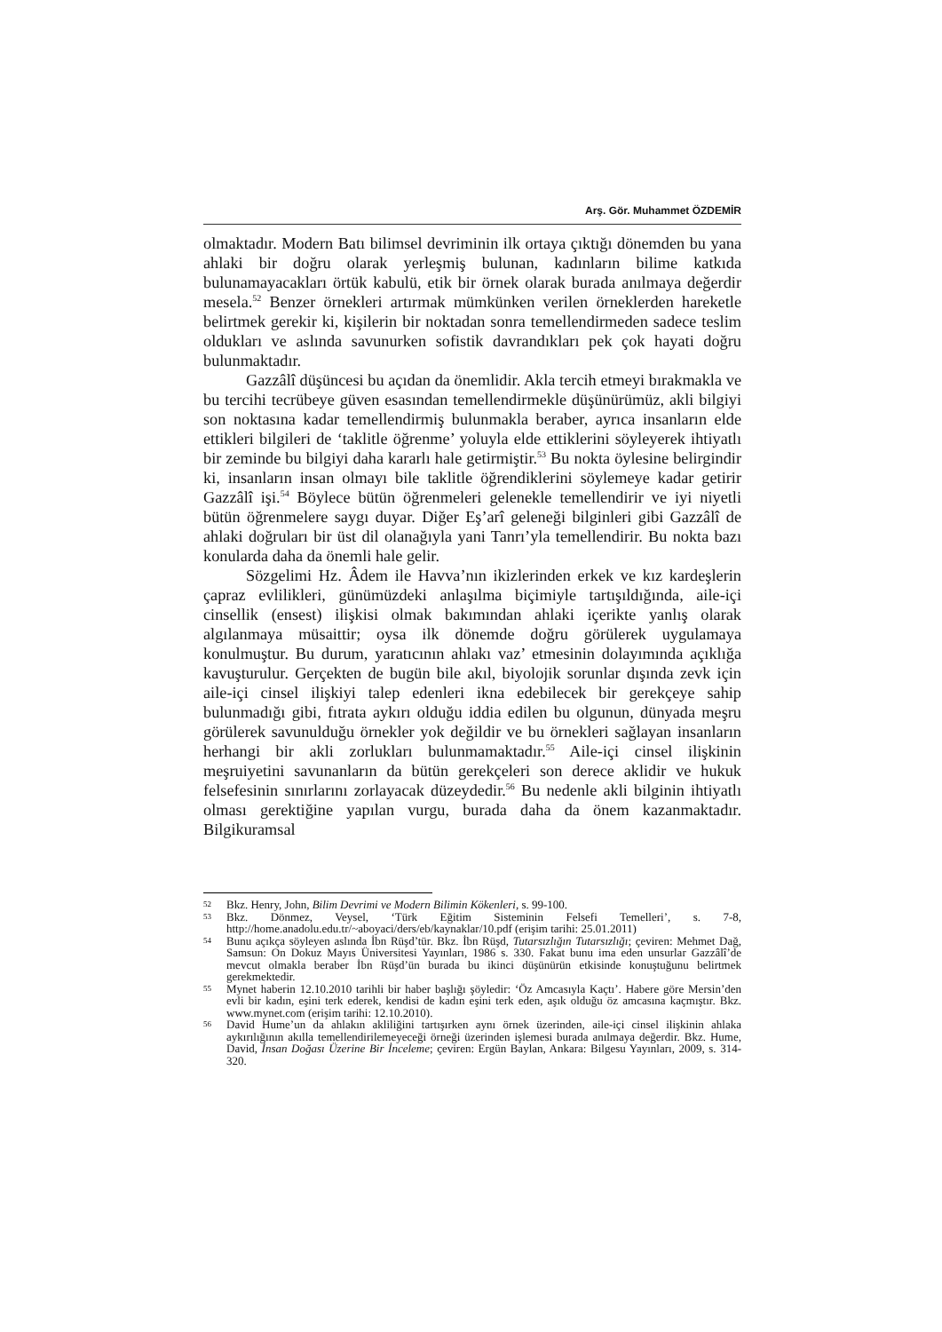Arş. Gör. Muhammet ÖZDEMİR
olmaktadır. Modern Batı bilimsel devriminin ilk ortaya çıktığı dönemden bu yana ahlaki bir doğru olarak yerleşmiş bulunan, kadınların bilime katkıda bulunamayacakları örtük kabulü, etik bir örnek olarak burada anılmaya değerdir mesela.<sup>52</sup> Benzer örnekleri artırmak mümkünken verilen örneklerden hareketle belirtmek gerekir ki, kişilerin bir noktadan sonra temellendirmeden sadece teslim oldukları ve aslında savunurken sofistik davrandıkları pek çok hayati doğru bulunmaktadır.
Gazzâlî düşüncesi bu açıdan da önemlidir. Akla tercih etmeyi bırakmakla ve bu tercihi tecrübeye güven esasından temellendirmekle düşünürümüz, akli bilgiyi son noktasına kadar temellendirmiş bulunmakla beraber, ayrıca insanların elde ettikleri bilgileri de ‘taklitle öğrenme’ yoluyla elde ettiklerini söyleyerek ihtiyatlı bir zeminde bu bilgiyi daha kararlı hale getirmiştir.<sup>53</sup> Bu nokta öylesine belirgindir ki, insanların insan olmayı bile taklitle öğrendiklerini söylemeye kadar getirir Gazzâlî işi.<sup>54</sup> Böylece bütün öğrenmeleri gelenekle temellendirir ve iyi niyetli bütün öğrenmelere saygı duyar. Diğer Eş’arî geleneği bilginleri gibi Gazzâlî de ahlaki doğruları bir üst dil olanağıyla yani Tanrı’yla temellendirir. Bu nokta bazı konularda daha da önemli hale gelir.
Sözgelimi Hz. Âdem ile Havva’nın ikizlerinden erkek ve kız kardeşlerin çapraz evlilikleri, günümüzdeki anlaşılma biçimiyle tartışıldığında, aile-içi cinsellik (ensest) ilişkisi olmak bakımından ahlaki içerikte yanlış olarak algılanmaya müsaittir; oysa ilk dönemde doğru görülerek uygulamaya konulmuştur. Bu durum, yaratıcının ahlakı vaz’ etmesinin dolayımında açıklığa kavuşturulur. Gerçekten de bugün bile akıl, biyolojik sorunlar dışında zevk için aile-içi cinsel ilişkiyi talep edenleri ikna edebilecek bir gerekçeye sahip bulunmadığı gibi, fıtrata aykırı olduğu iddia edilen bu olgunun, dünyada meşru görülerek savunulduğu örnekler yok değildir ve bu örnekleri sağlayan insanların herhangi bir akli zorlukları bulunmamaktadır.<sup>55</sup> Aile-içi cinsel ilişkinin meşruiyetini savunanların da bütün gerekçeleri son derece aklidir ve hukuk felsefesinin sınırlarını zorlayacak düzeydedir.<sup>56</sup> Bu nedenle akli bilginin ihtiyatlı olması gerektiğine yapılan vurgu, burada daha da önem kazanmaktadır. Bilgikuramsal
52 Bkz. Henry, John, Bilim Devrimi ve Modern Bilimin Kökenleri, s. 99-100.
53 Bkz. Dönmez, Veysel, ‘Türk Eğitim Sisteminin Felsefi Temelleri’, s. 7-8, http://home.anadolu.edu.tr/~aboyaci/ders/eb/kaynaklar/10.pdf (erişim tarihi: 25.01.2011)
54 Bunu açıkça söyleyen aslında İbn Rüşd’tür. Bkz. İbn Rüşd, Tutarsızlığın Tutarsızlığı; çeviren: Mehmet Dağ, Samsun: On Dokuz Mayıs Üniversitesi Yayınları, 1986 s. 330. Fakat bunu ima eden unsurlar Gazzâlî’de mevcut olmakla beraber İbn Rüşd’ün burada bu ikinci düşünürün etkisinde konuştuğunu belirtmek gerekmektedir.
55 Mynet haberin 12.10.2010 tarihli bir haber başlığı şöyledir: ‘Öz Amcasıyla Kaçtı’. Habere göre Mersin’den evli bir kadın, eşini terk ederek, kendisi de kadın eşini terk eden, aşık olduğu öz amcasına kaçmıştır. Bkz. www.mynet.com (erişim tarihi: 12.10.2010).
56 David Hume’un da ahlakın akliliğini tartışırken aynı örnek üzerinden, aile-içi cinsel ilişkinin ahlaka aykırılığının akılla temellendirilemeyeceği örneği üzerinden işlemesi burada anılmaya değerdir. Bkz. Hume, David, İnsan Doğası Üzerine Bir İnceleme; çeviren: Ergün Baylan, Ankara: Bilgesu Yayınları, 2009, s. 314-320.